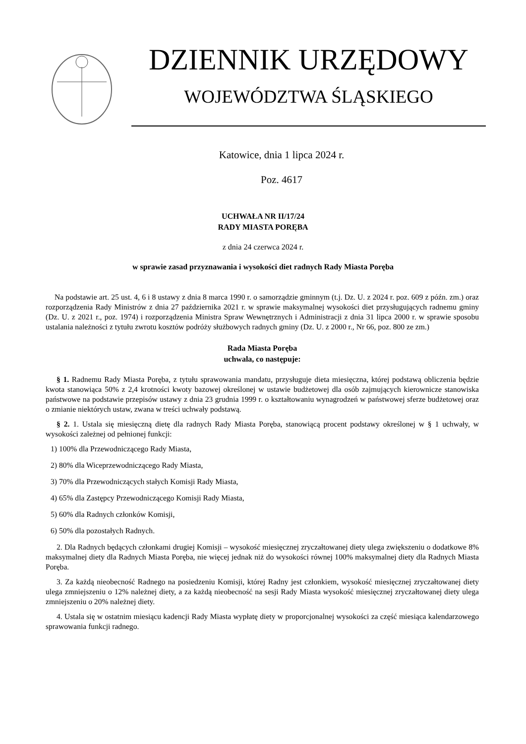DZIENNIK URZĘDOWY
WOJEWÓDZTWA ŚLĄSKIEGO
Katowice, dnia 1 lipca 2024 r.
Poz. 4617
UCHWAŁA NR II/17/24
RADY MIASTA PORĘBA
z dnia 24 czerwca 2024 r.
w sprawie zasad przyznawania i wysokości diet radnych Rady Miasta Poręba
Na podstawie art. 25 ust. 4, 6 i 8 ustawy z dnia 8 marca 1990 r. o samorządzie gminnym (t.j. Dz. U. z 2024 r. poz. 609 z późn. zm.) oraz rozporządzenia Rady Ministrów z dnia 27 października 2021 r. w sprawie maksymalnej wysokości diet przysługujących radnemu gminy (Dz. U. z 2021 r., poz. 1974) i rozporządzenia Ministra Spraw Wewnętrznych i Administracji z dnia 31 lipca 2000 r. w sprawie sposobu ustalania należności z tytułu zwrotu kosztów podróży służbowych radnych gminy (Dz. U. z 2000 r., Nr 66, poz. 800 ze zm.)
Rada Miasta Poręba
uchwala, co następuje:
§ 1. Radnemu Rady Miasta Poręba, z tytułu sprawowania mandatu, przysługuje dieta miesięczna, której podstawą obliczenia będzie kwota stanowiąca 50% z 2,4 krotności kwoty bazowej określonej w ustawie budżetowej dla osób zajmujących kierownicze stanowiska państwowe na podstawie przepisów ustawy z dnia 23 grudnia 1999 r. o kształtowaniu wynagrodzeń w państwowej sferze budżetowej oraz o zmianie niektórych ustaw, zwana w treści uchwały podstawą.
§ 2. 1. Ustala się miesięczną dietę dla radnych Rady Miasta Poręba, stanowiącą procent podstawy określonej w § 1 uchwały, w wysokości zależnej od pełnionej funkcji:
1) 100% dla Przewodniczącego Rady Miasta,
2) 80% dla Wiceprzewodniczącego Rady Miasta,
3) 70% dla Przewodniczących stałych Komisji Rady Miasta,
4) 65% dla Zastępcy Przewodniczącego Komisji Rady Miasta,
5) 60% dla Radnych członków Komisji,
6) 50% dla pozostałych Radnych.
2. Dla Radnych będących członkami drugiej Komisji – wysokość miesięcznej zryczałtowanej diety ulega zwiększeniu o dodatkowe 8% maksymalnej diety dla Radnych Miasta Poręba, nie więcej jednak niż do wysokości równej 100% maksymalnej diety dla Radnych Miasta Poręba.
3. Za każdą nieobecność Radnego na posiedzeniu Komisji, której Radny jest członkiem, wysokość miesięcznej zryczałtowanej diety ulega zmniejszeniu o 12% należnej diety, a za każdą nieobecność na sesji Rady Miasta wysokość miesięcznej zryczałtowanej diety ulega zmniejszeniu o 20% należnej diety.
4. Ustala się w ostatnim miesiącu kadencji Rady Miasta wypłatę diety w proporcjonalnej wysokości za część miesiąca kalendarzowego sprawowania funkcji radnego.